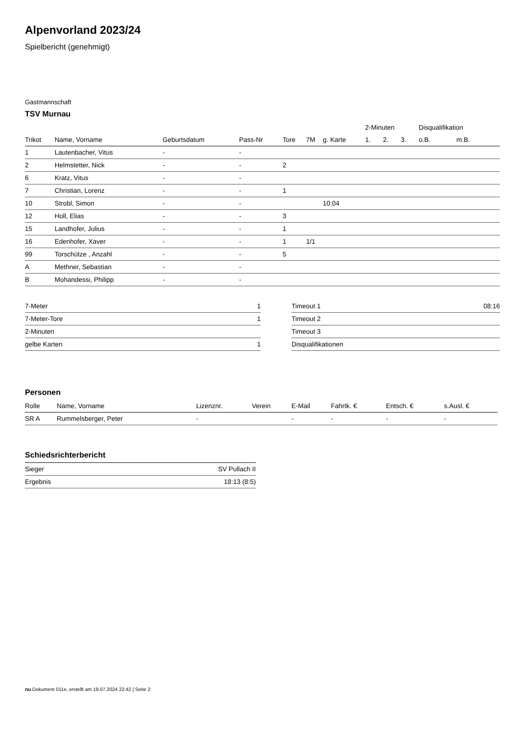Alpenvorland 2023/24
Spielbericht (genehmigt)
Gastmannschaft
TSV Murnau
| | | | | | | | 2-Minuten | | | Disqualifikation | |
| --- | --- | --- | --- | --- | --- | --- | --- | --- | --- | --- | --- |
| Trikot | Name, Vorname | Geburtsdatum | Pass-Nr | Tore | 7M | g. Karte | 1. | 2. | 3. | o.B. | m.B. |
| 1 | Lautenbacher, Vitus | - | - | | | | | | | | |
| 2 | Helmstetter, Nick | - | - | 2 | | | | | | | |
| 6 | Kratz, Vitus | - | - | | | | | | | | |
| 7 | Christian, Lorenz | - | - | 1 | | | | | | | |
| 10 | Strobl, Simon | - | - | | | 10:04 | | | | | |
| 12 | Holl, Elias | - | - | 3 | | | | | | | |
| 15 | Landhofer, Julius | - | - | 1 | | | | | | | |
| 16 | Edenhofer, Xaver | - | - | 1 | 1/1 | | | | | | |
| 99 | Torschütze , Anzahl | - | - | 5 | | | | | | | |
| A | Methner, Sebastian | - | - | | | | | | | | |
| B | Mohandessi, Philipp | - | - | | | | | | | | |
| 7-Meter | 1 |
| 7-Meter-Tore | 1 |
| 2-Minuten | |
| gelbe Karten | 1 |
| Timeout 1 | 08:16 |
| Timeout 2 | |
| Timeout 3 | |
| Disqualifikationen | |
Personen
| Rolle | Name, Vorname | Lizenznr. | Verein | E-Mail | Fahrtk. € | Entsch. € | s.Ausl. € |
| --- | --- | --- | --- | --- | --- | --- | --- |
| SR A | Rummelsberger, Peter | - | | - | - | - | - |
Schiedsrichterbericht
| Sieger | SV Pullach II |
| Ergebnis | 18:13 (8:5) |
nu.Dokument 011e, erstellt am 19.07.2024 22:42 | Seite 2